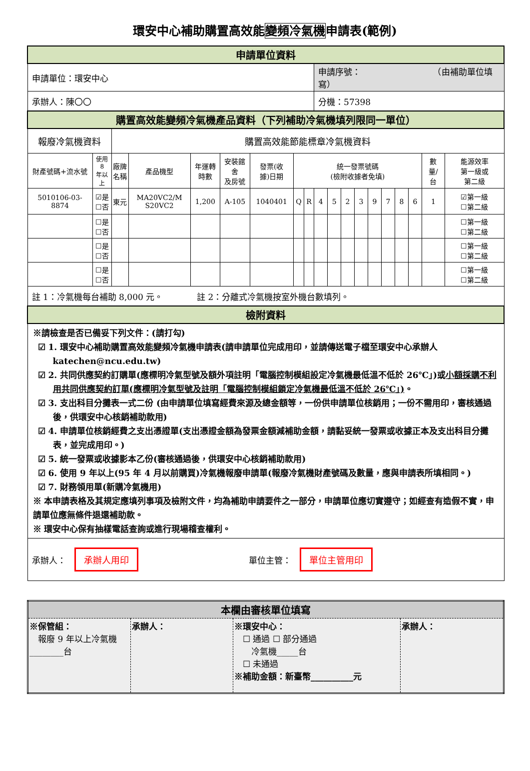環安中心補助購置高效能變頻冷氣機申請表(範例)
| 申請單位資料 | | | | | | | | | | | | | | | | | | | |
| 申請單位：環安中心 | | | | | | | | | 申請序號： （由補助單位填寫） | | | | | | | | | | |
| 承辦人：陳〇〇 | | | | | | | | | 分機：57398 | | | | | | | | | | |
| 購置高效能變頻冷氣機產品資料（下列補助冷氣機填列限同一單位） | | | | | | | | | | | | | | | | | | | |
| 報廢冷氣機資料 | | 購置高效能節能標章冷氣機資料 | | | | | | | | | | | | | | | | | |
| 財產號碼+流水號 | 使用 8 年以上 | 廠牌 名稱 | 產品機型 | 年運轉 時數 | 安裝館舍 及房號 | 發票(收 據)日期 | 統一發票號碼 (檢附收據者免填) | | | | | | | | | | 數 量/ 台 | 能源效率 第一級或 第二級 | |
| 5010106-03-8874 | ☑是 ☐否 | 東元 | MA20VC2/M S20VC2 | 1,200 | A-105 | 1040401 | Q | R | 4 | 5 | 2 | 3 | 9 | 7 | 8 | 6 | 1 | ☑第一級 ☐第二級 | |
| | ☐是 ☐否 | | | | | | | | | | | | | | | | | ☐第一級 ☐第二級 | |
| | ☐是 ☐否 | | | | | | | | | | | | | | | | | ☐第一級 ☐第二級 | |
| | ☐是 ☐否 | | | | | | | | | | | | | | | | | ☐第一級 ☐第二級 | |
| 註 1：冷氣機每台補助 8,000 元。 註 2：分離式冷氣機按室外機台數填列。 | | | | | | | | | | | | | | | | | | | |
| 檢附資料 | | | | | | | | | | | | | | | | | | | |
| ※請檢查是否已備妥下列文件：(請打勾) ☑ 1. 環安中心補助購置高效能變頻冷氣機申請表(請申請單位完成用印，並請傳送電子檔至環安中心承辦人 katechen@ncu.edu.tw) ☑ 2. 共同供應契約訂購單(應標明冷氣型號及額外項註明「電腦控制模組設定冷氣機最低溫不低於 26℃」)或 小額採購不利用共同供應契約訂單(應標明冷氣型號及註明「電腦控制模組鎖定冷氣機最低溫不低於 26℃」) 。 ☑ 3. 支出科目分攤表一式二份 (由申請單位填寫經費來源及總金額等，一份供申請單位核銷用；一份不需用印，審核通過後，供環安中心核銷補助款用) ☑ 4. 申請單位核銷經費之支出憑證單(支出憑證金額為發票金額減補助金額，請黏妥統一發票或收據正本及支出科目分攤表，並完成用印。) ☑ 5. 統一發票或收據影本乙份(審核通過後，供環安中心核銷補助款用) ☑ 6. 使用 9 年以上(95 年 4 月以前購買)冷氣機報廢申請單(報廢冷氣機財產號碼及數量，應與申請表所填相同。) ☑ 7. 財務領用單(新購冷氣機用) ※ 本申請表格及其規定應填列事項及檢附文件，均為補助申請要件之一部分，申請單位應切實遵守；如經查有造假不實，申請單位應無條件退還補助款。 ※ 環安中心保有抽樣電話查詢或進行現場稽查權利。 | | | | | | | | | | | | | | | | | | | |
| 承辦人： 承辦人用印 單位主管： 單位主管用印 | | | | | | | | | | | | | | | | | | | |
| 本欄由審核單位填寫 | | | |
| ※保管組： 報廢 9 年以上冷氣機________台 | 承辦人： | ※環安中心： ☐ 通過 ☐ 部分通過 冷氣機_____台 ☐ 未通過 ※補助金額：新臺幣__________元 | 承辦人： |